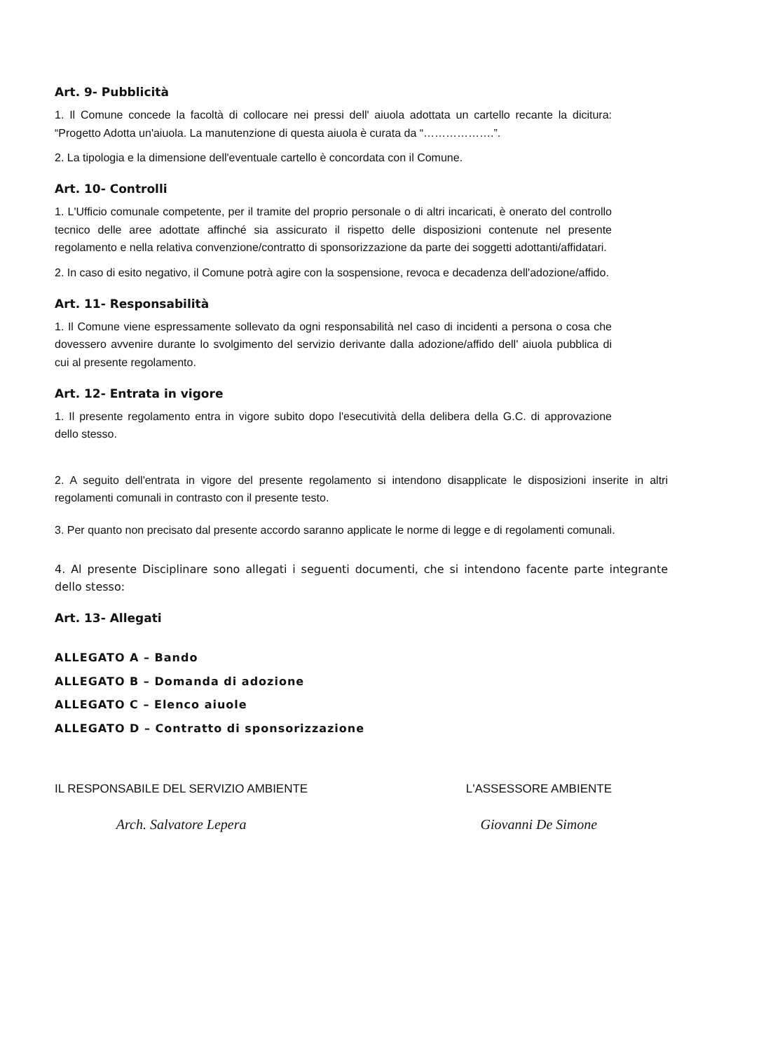Art. 9- Pubblicità
1. Il Comune concede la facoltà di collocare nei pressi dell' aiuola adottata un cartello recante la dicitura: “Progetto Adotta un'aiuola. La manutenzione di questa aiuola è curata da “……………….”.
2. La tipologia e la dimensione dell'eventuale cartello è concordata con il Comune.
Art. 10- Controlli
1. L'Ufficio comunale competente, per il tramite del proprio personale o di altri incaricati, è onerato del controllo tecnico delle aree adottate affinché sia assicurato il rispetto delle disposizioni contenute nel presente regolamento e nella relativa convenzione/contratto di sponsorizzazione da parte dei soggetti adottanti/affidatari.
2. In caso di esito negativo, il Comune potrà agire con la sospensione, revoca e decadenza dell'adozione/affido.
Art. 11- Responsabilità
1. Il Comune viene espressamente sollevato da ogni responsabilità nel caso di incidenti a persona o cosa che dovessero avvenire durante lo svolgimento del servizio derivante dalla adozione/affido dell' aiuola pubblica di cui al presente regolamento.
Art. 12- Entrata in vigore
1. Il presente regolamento entra in vigore subito dopo l'esecutività della delibera della G.C. di approvazione dello stesso.
2. A seguito dell'entrata in vigore del presente regolamento si intendono disapplicate le disposizioni inserite in altri regolamenti comunali in contrasto con il presente testo.
3. Per quanto non precisato dal presente accordo saranno applicate le norme di legge e di regolamenti comunali.
4. Al presente Disciplinare sono allegati i seguenti documenti, che si intendono facente parte integrante dello stesso:
Art. 13- Allegati
ALLEGATO A – Bando
ALLEGATO B – Domanda di adozione
ALLEGATO C – Elenco aiuole
ALLEGATO D – Contratto di sponsorizzazione
IL RESPONSABILE DEL SERVIZIO AMBIENTE
Arch. Salvatore Lepera
L'ASSESSORE AMBIENTE
Giovanni De Simone